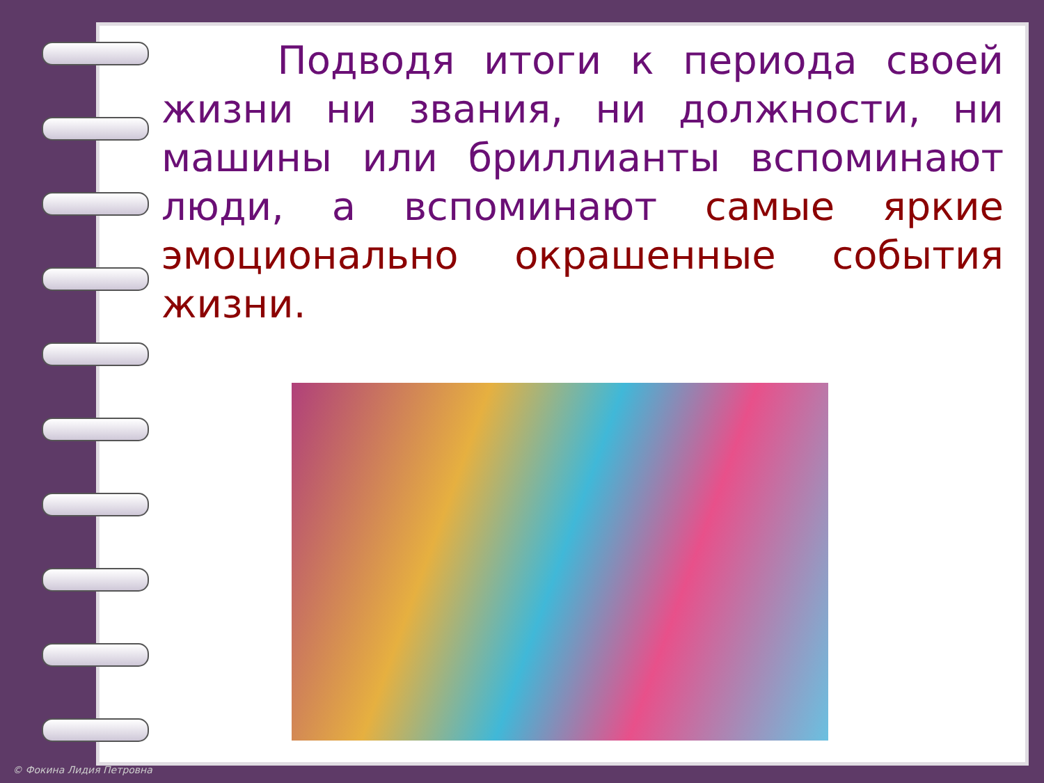Подводя итоги к периода своей жизни ни звания, ни должности, ни машины или бриллианты вспоминают люди, а вспоминают самые яркие эмоционально окрашенные события жизни.
© Фокина Лидия Петровна